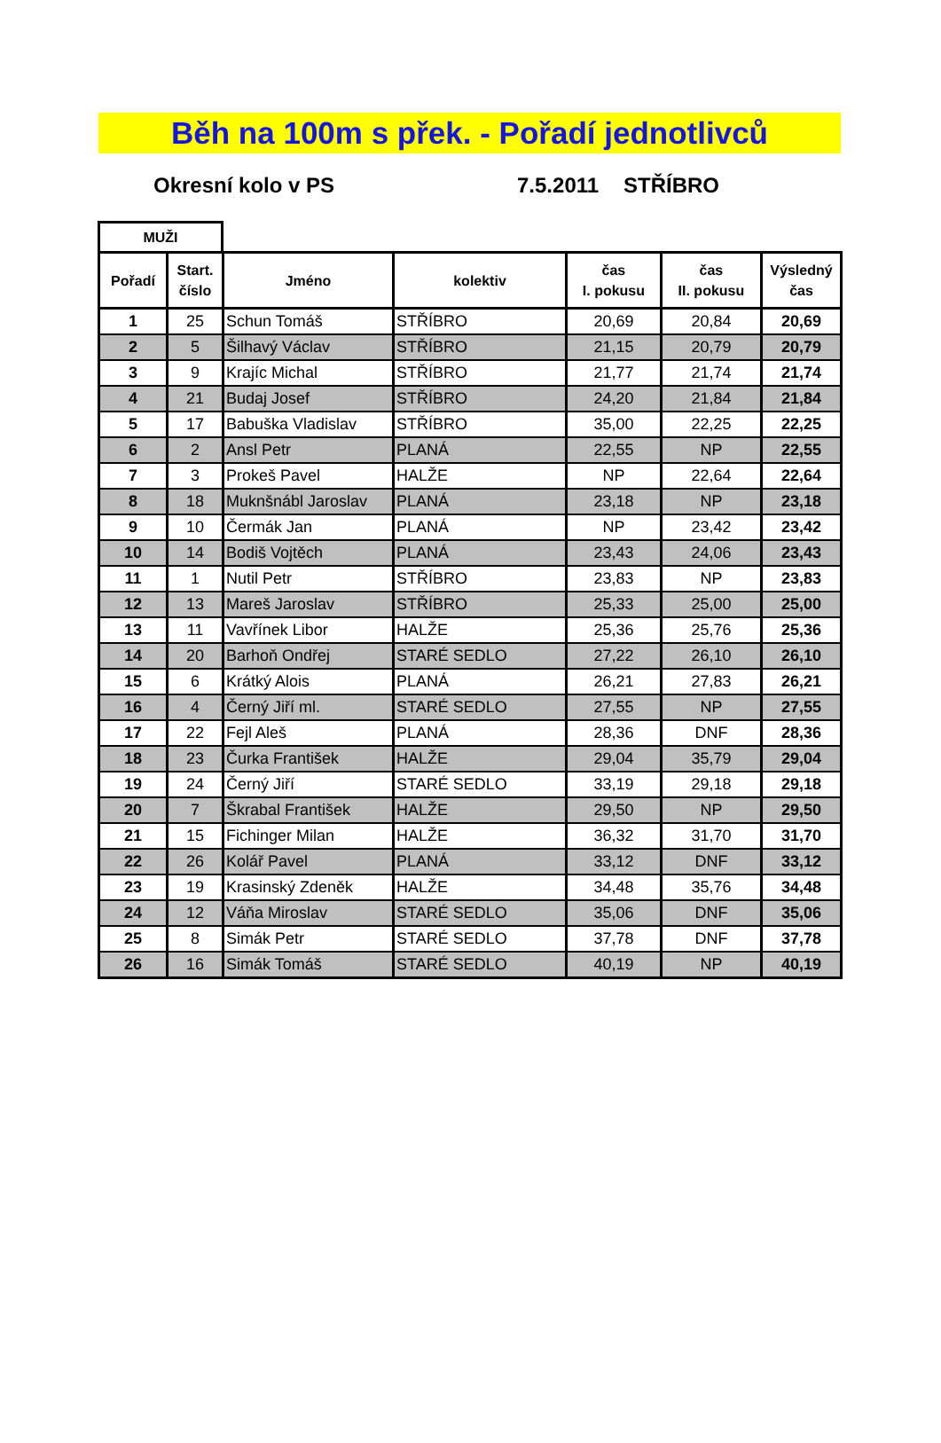Běh na 100m s přek. - Pořadí jednotlivců
Okresní kolo v PS 7.5.2011 STŘÍBRO
MUŽI
| Pořadí | Start. číslo | Jméno | kolektiv | čas I. pokusu | čas II. pokusu | Výsledný čas |
| --- | --- | --- | --- | --- | --- | --- |
| 1 | 25 | Schun Tomáš | STŘÍBRO | 20,69 | 20,84 | 20,69 |
| 2 | 5 | Šilhavý Václav | STŘÍBRO | 21,15 | 20,79 | 20,79 |
| 3 | 9 | Krajíc Michal | STŘÍBRO | 21,77 | 21,74 | 21,74 |
| 4 | 21 | Budaj Josef | STŘÍBRO | 24,20 | 21,84 | 21,84 |
| 5 | 17 | Babuška Vladislav | STŘÍBRO | 35,00 | 22,25 | 22,25 |
| 6 | 2 | Ansl Petr | PLANÁ | 22,55 | NP | 22,55 |
| 7 | 3 | Prokeš Pavel | HALŽE | NP | 22,64 | 22,64 |
| 8 | 18 | Muknšnábl Jaroslav | PLANÁ | 23,18 | NP | 23,18 |
| 9 | 10 | Čermák Jan | PLANÁ | NP | 23,42 | 23,42 |
| 10 | 14 | Bodiš Vojtěch | PLANÁ | 23,43 | 24,06 | 23,43 |
| 11 | 1 | Nutil Petr | STŘÍBRO | 23,83 | NP | 23,83 |
| 12 | 13 | Mareš Jaroslav | STŘÍBRO | 25,33 | 25,00 | 25,00 |
| 13 | 11 | Vavřínek Libor | HALŽE | 25,36 | 25,76 | 25,36 |
| 14 | 20 | Barhoň Ondřej | STARÉ SEDLO | 27,22 | 26,10 | 26,10 |
| 15 | 6 | Krátký Alois | PLANÁ | 26,21 | 27,83 | 26,21 |
| 16 | 4 | Černý Jiří ml. | STARÉ SEDLO | 27,55 | NP | 27,55 |
| 17 | 22 | Fejl Aleš | PLANÁ | 28,36 | DNF | 28,36 |
| 18 | 23 | Čurka František | HALŽE | 29,04 | 35,79 | 29,04 |
| 19 | 24 | Černý Jiří | STARÉ SEDLO | 33,19 | 29,18 | 29,18 |
| 20 | 7 | Škrabal František | HALŽE | 29,50 | NP | 29,50 |
| 21 | 15 | Fichinger Milan | HALŽE | 36,32 | 31,70 | 31,70 |
| 22 | 26 | Kolář Pavel | PLANÁ | 33,12 | DNF | 33,12 |
| 23 | 19 | Krasinský Zdeněk | HALŽE | 34,48 | 35,76 | 34,48 |
| 24 | 12 | Váňa Miroslav | STARÉ SEDLO | 35,06 | DNF | 35,06 |
| 25 | 8 | Simák Petr | STARÉ SEDLO | 37,78 | DNF | 37,78 |
| 26 | 16 | Simák Tomáš | STARÉ SEDLO | 40,19 | NP | 40,19 |